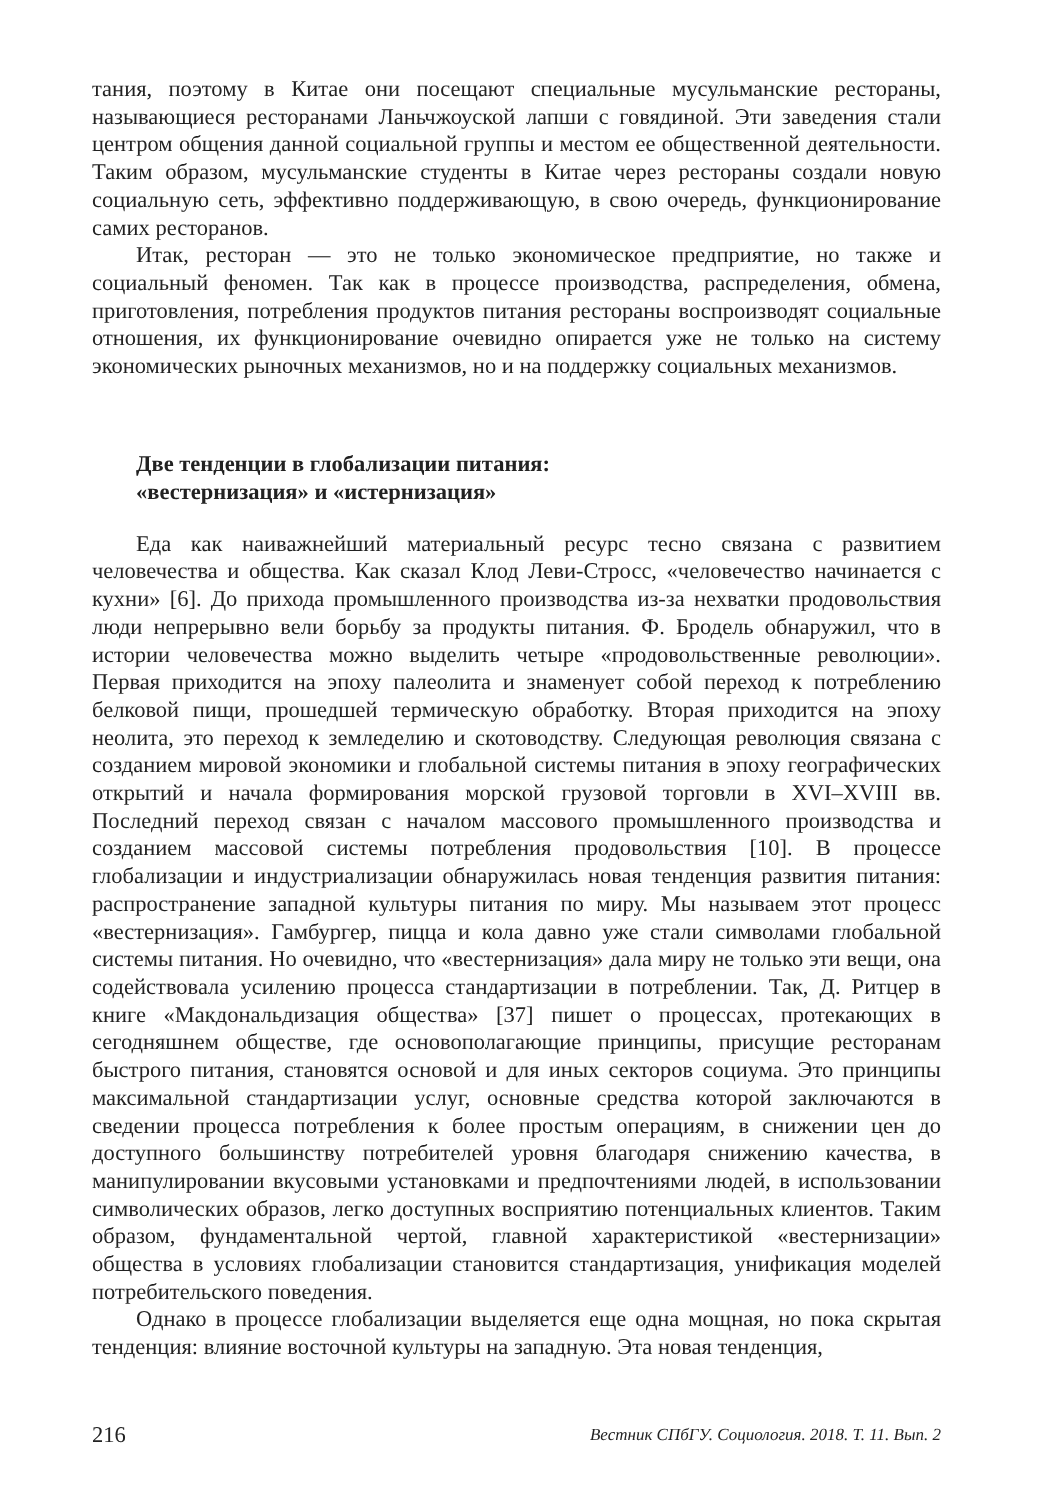тания, поэтому в Китае они посещают специальные мусульманские рестораны, называющиеся ресторанами Ланьчжоуской лапши с говядиной. Эти заведения стали центром общения данной социальной группы и местом ее общественной деятельности. Таким образом, мусульманские студенты в Китае через рестораны создали новую социальную сеть, эффективно поддерживающую, в свою очередь, функционирование самих ресторанов.
Итак, ресторан — это не только экономическое предприятие, но также и социальный феномен. Так как в процессе производства, распределения, обмена, приготовления, потребления продуктов питания рестораны воспроизводят социальные отношения, их функционирование очевидно опирается уже не только на систему экономических рыночных механизмов, но и на поддержку социальных механизмов.
Две тенденции в глобализации питания:
«вестернизация» и «истернизация»
Еда как наиважнейший материальный ресурс тесно связана с развитием человечества и общества. Как сказал Клод Леви-Стросс, «человечество начинается с кухни» [6]. До прихода промышленного производства из-за нехватки продовольствия люди непрерывно вели борьбу за продукты питания. Ф. Бродель обнаружил, что в истории человечества можно выделить четыре «продовольственные революции». Первая приходится на эпоху палеолита и знаменует собой переход к потреблению белковой пищи, прошедшей термическую обработку. Вторая приходится на эпоху неолита, это переход к земледелию и скотоводству. Следующая революция связана с созданием мировой экономики и глобальной системы питания в эпоху географических открытий и начала формирования морской грузовой торговли в XVI–XVIII вв. Последний переход связан с началом массового промышленного производства и созданием массовой системы потребления продовольствия [10]. В процессе глобализации и индустриализации обнаружилась новая тенденция развития питания: распространение западной культуры питания по миру. Мы называем этот процесс «вестернизация». Гамбургер, пицца и кола давно уже стали символами глобальной системы питания. Но очевидно, что «вестернизация» дала миру не только эти вещи, она содействовала усилению процесса стандартизации в потреблении. Так, Д. Ритцер в книге «Макдональдизация общества» [37] пишет о процессах, протекающих в сегодняшнем обществе, где основополагающие принципы, присущие ресторанам быстрого питания, становятся основой и для иных секторов социума. Это принципы максимальной стандартизации услуг, основные средства которой заключаются в сведении процесса потребления к более простым операциям, в снижении цен до доступного большинству потребителей уровня благодаря снижению качества, в манипулировании вкусовыми установками и предпочтениями людей, в использовании символических образов, легко доступных восприятию потенциальных клиентов. Таким образом, фундаментальной чертой, главной характеристикой «вестернизации» общества в условиях глобализации становится стандартизация, унификация моделей потребительского поведения.
Однако в процессе глобализации выделяется еще одна мощная, но пока скрытая тенденция: влияние восточной культуры на западную. Эта новая тенденция,
216 Вестник СПбГУ. Социология. 2018. Т. 11. Вып. 2